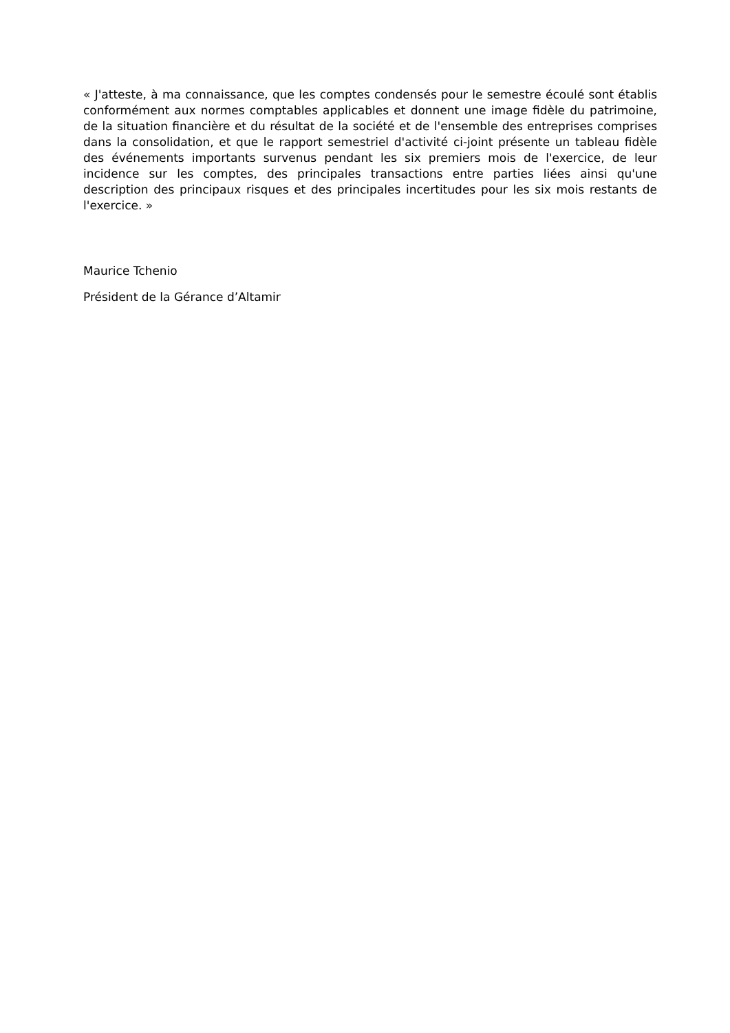« J'atteste, à ma connaissance, que les comptes condensés pour le semestre écoulé sont établis conformément aux normes comptables applicables et donnent une image fidèle du patrimoine, de la situation financière et du résultat de la société et de l'ensemble des entreprises comprises dans la consolidation, et que le rapport semestriel d'activité ci-joint présente un tableau fidèle des événements importants survenus pendant les six premiers mois de l'exercice, de leur incidence sur les comptes, des principales transactions entre parties liées ainsi qu'une description des principaux risques et des principales incertitudes pour les six mois restants de l'exercice. »
Maurice Tchenio
Président de la Gérance d’Altamir